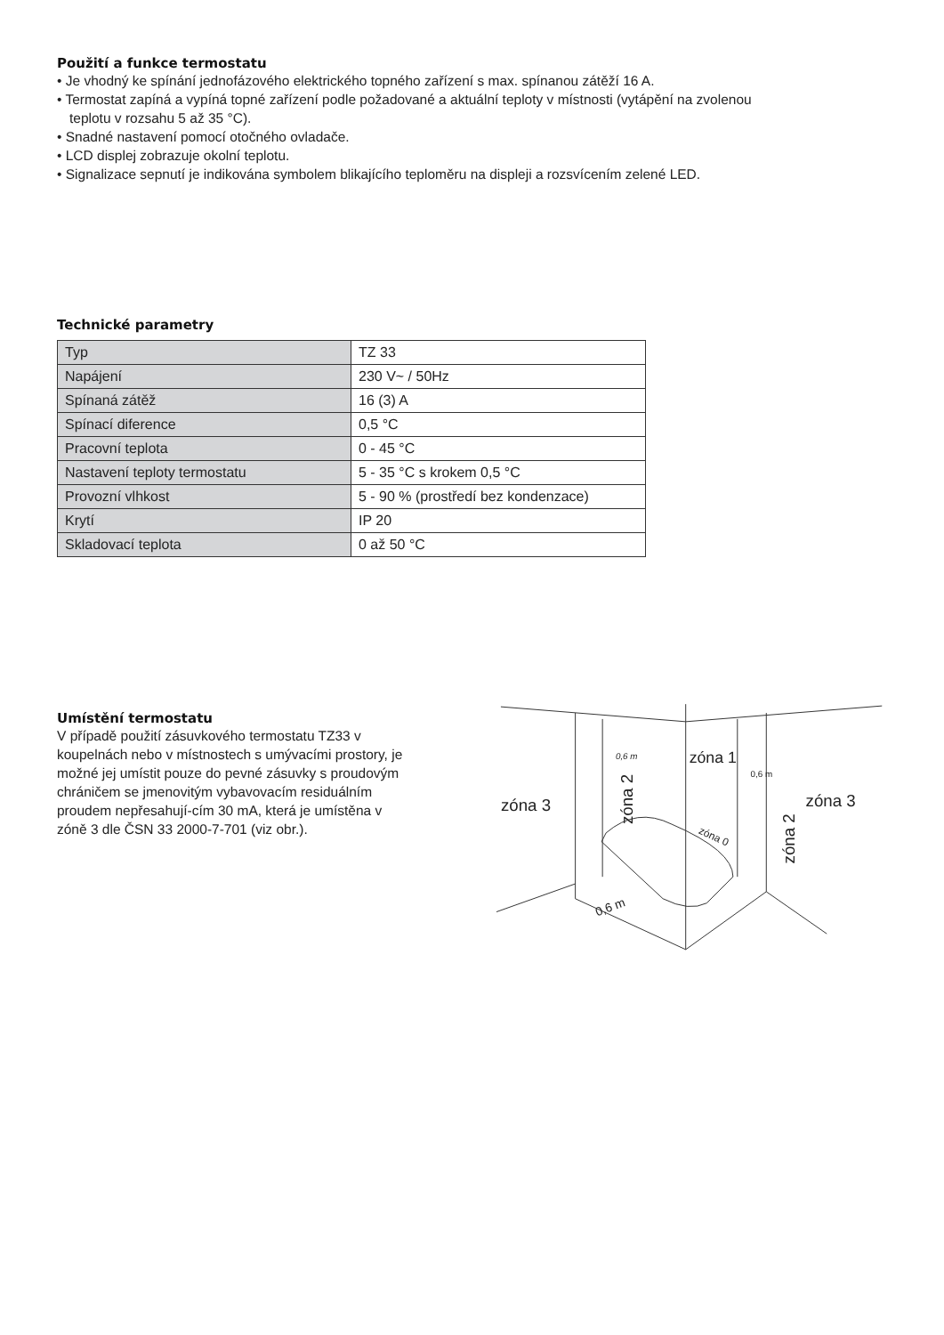Použití a funkce termostatu
• Je vhodný ke spínání jednofázového elektrického topného zařízení s max. spínanou zátěží 16 A.
• Termostat zapíná a vypíná topné zařízení podle požadované a aktuální teploty v místnosti (vytápění na zvolenou
teplotu v rozsahu 5 až 35 °C).
• Snadné nastavení pomocí otočného ovladače.
• LCD displej zobrazuje okolní teplotu.
• Signalizace sepnutí je indikována symbolem blikajícího teploměru na displeji a rozsvícením zelené LED.
Technické parametry
| Typ | TZ 33 |
| Napájení | 230 V~ / 50Hz |
| Spínaná zátěž | 16 (3) A |
| Spínací diference | 0,5 °C |
| Pracovní teplota | 0 - 45 °C |
| Nastavení teploty termostatu | 5 - 35 °C s krokem 0,5 °C |
| Provozní vlhkost | 5 - 90 % (prostředí bez kondenzace) |
| Krytí | IP 20 |
| Skladovací teplota | 0 až 50 °C |
Umístění termostatu
V případě použití zásuvkového termostatu TZ33 v koupelnách nebo v místnostech s umývacími prostory, je možné jej umístit pouze do pevné zásuvky s proudovým chráničem se jmenovitým vybavovacím residuálním proudem nepřesahují-cím 30 mA, která je umístěna v zóně 3 dle ČSN 33 2000-7-701 (viz obr.).
0,6 m
zóna 1
0,6 m
zóna 3
zóna 3
zóna 2
zóna 2
zóna 0
0,6 m